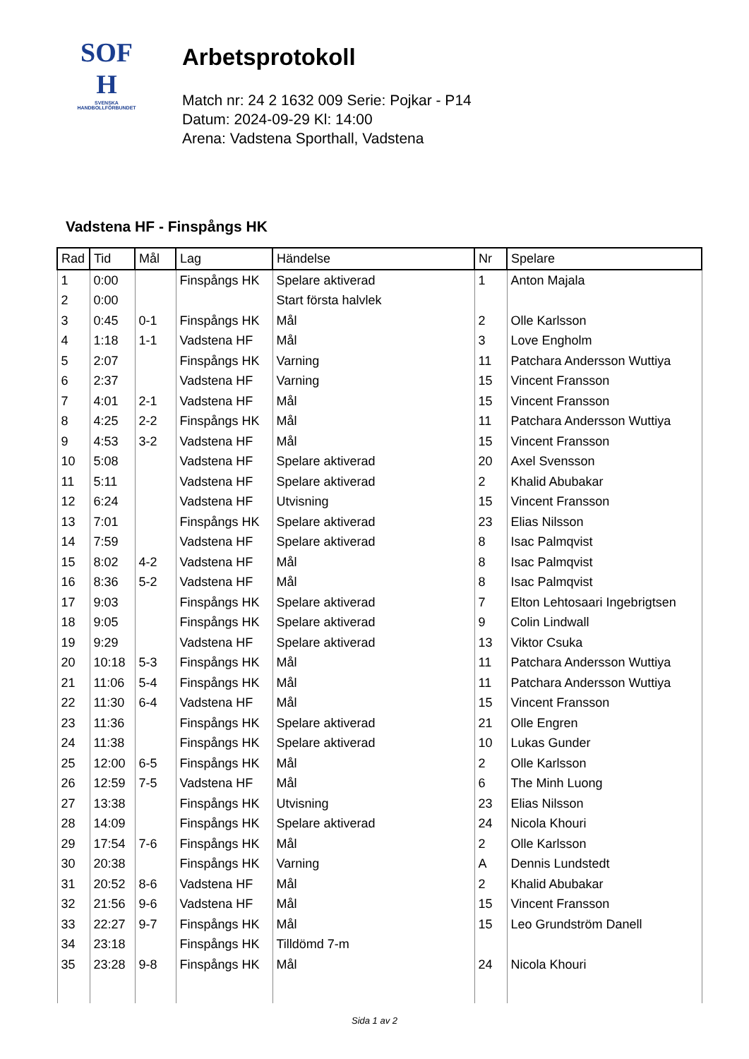SOF
H
SVENSKA
HANDBOLLFÖRBUNDET
Arbetsprotokoll
Match nr: 24 2 1632 009 Serie: Pojkar - P14
Datum: 2024-09-29 Kl: 14:00
Arena: Vadstena Sporthall, Vadstena
Vadstena HF - Finspångs HK
| Rad | Tid | Mål | Lag | Händelse | Nr | Spelare |
| --- | --- | --- | --- | --- | --- | --- |
| 1 | 0:00 | | Finspångs HK | Spelare aktiverad | 1 | Anton Majala |
| 2 | 0:00 | | | Start första halvlek | | |
| 3 | 0:45 | 0-1 | Finspångs HK | Mål | 2 | Olle Karlsson |
| 4 | 1:18 | 1-1 | Vadstena HF | Mål | 3 | Love Engholm |
| 5 | 2:07 | | Finspångs HK | Varning | 11 | Patchara Andersson Wuttiya |
| 6 | 2:37 | | Vadstena HF | Varning | 15 | Vincent Fransson |
| 7 | 4:01 | 2-1 | Vadstena HF | Mål | 15 | Vincent Fransson |
| 8 | 4:25 | 2-2 | Finspångs HK | Mål | 11 | Patchara Andersson Wuttiya |
| 9 | 4:53 | 3-2 | Vadstena HF | Mål | 15 | Vincent Fransson |
| 10 | 5:08 | | Vadstena HF | Spelare aktiverad | 20 | Axel Svensson |
| 11 | 5:11 | | Vadstena HF | Spelare aktiverad | 2 | Khalid Abubakar |
| 12 | 6:24 | | Vadstena HF | Utvisning | 15 | Vincent Fransson |
| 13 | 7:01 | | Finspångs HK | Spelare aktiverad | 23 | Elias Nilsson |
| 14 | 7:59 | | Vadstena HF | Spelare aktiverad | 8 | Isac Palmqvist |
| 15 | 8:02 | 4-2 | Vadstena HF | Mål | 8 | Isac Palmqvist |
| 16 | 8:36 | 5-2 | Vadstena HF | Mål | 8 | Isac Palmqvist |
| 17 | 9:03 | | Finspångs HK | Spelare aktiverad | 7 | Elton Lehtosaari Ingebrigtsen |
| 18 | 9:05 | | Finspångs HK | Spelare aktiverad | 9 | Colin Lindwall |
| 19 | 9:29 | | Vadstena HF | Spelare aktiverad | 13 | Viktor Csuka |
| 20 | 10:18 | 5-3 | Finspångs HK | Mål | 11 | Patchara Andersson Wuttiya |
| 21 | 11:06 | 5-4 | Finspångs HK | Mål | 11 | Patchara Andersson Wuttiya |
| 22 | 11:30 | 6-4 | Vadstena HF | Mål | 15 | Vincent Fransson |
| 23 | 11:36 | | Finspångs HK | Spelare aktiverad | 21 | Olle Engren |
| 24 | 11:38 | | Finspångs HK | Spelare aktiverad | 10 | Lukas Gunder |
| 25 | 12:00 | 6-5 | Finspångs HK | Mål | 2 | Olle Karlsson |
| 26 | 12:59 | 7-5 | Vadstena HF | Mål | 6 | The Minh Luong |
| 27 | 13:38 | | Finspångs HK | Utvisning | 23 | Elias Nilsson |
| 28 | 14:09 | | Finspångs HK | Spelare aktiverad | 24 | Nicola Khouri |
| 29 | 17:54 | 7-6 | Finspångs HK | Mål | 2 | Olle Karlsson |
| 30 | 20:38 | | Finspångs HK | Varning | A | Dennis Lundstedt |
| 31 | 20:52 | 8-6 | Vadstena HF | Mål | 2 | Khalid Abubakar |
| 32 | 21:56 | 9-6 | Vadstena HF | Mål | 15 | Vincent Fransson |
| 33 | 22:27 | 9-7 | Finspångs HK | Mål | 15 | Leo Grundström Danell |
| 34 | 23:18 | | Finspångs HK | Tilldömd 7-m | | |
| 35 | 23:28 | 9-8 | Finspångs HK | Mål | 24 | Nicola Khouri |
Sida 1 av 2